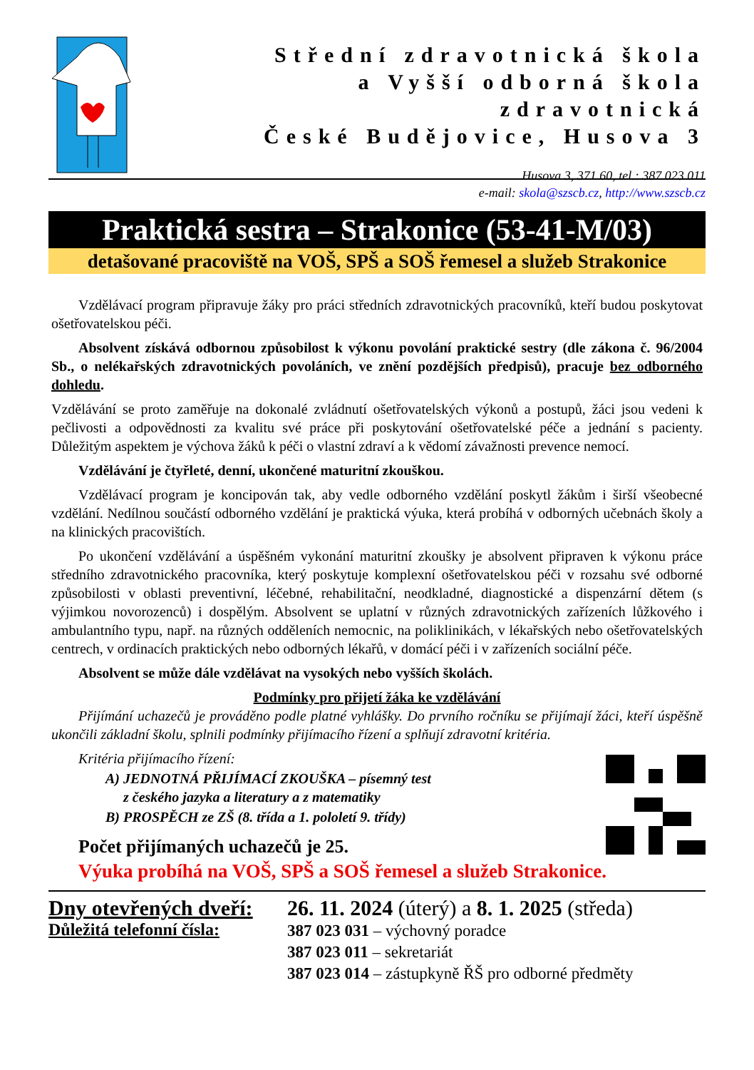Střední zdravotnická škola
a Vyšší odborná škola zdravotnická
České Budějovice, Husova 3
Husova 3, 371 60, tel.: 387 023 011
e-mail: skola@szscb.cz, http://www.szscb.cz
Praktická sestra – Strakonice (53-41-M/03)
detašované pracoviště na VOŠ, SPŠ a SOŠ řemesel a služeb Strakonice
Vzdělávací program připravuje žáky pro práci středních zdravotnických pracovníků, kteří budou poskytovat ošetřovatelskou péči.
Absolvent získává odbornou způsobilost k výkonu povolání praktické sestry (dle zákona č. 96/2004 Sb., o nelékařských zdravotnických povoláních, ve znění pozdějších předpisů), pracuje bez odborného dohledu.
Vzdělávání se proto zaměřuje na dokonalé zvládnutí ošetřovatelských výkonů a postupů, žáci jsou vedeni k pečlivosti a odpovědnosti za kvalitu své práce při poskytování ošetřovatelské péče a jednání s pacienty. Důležitým aspektem je výchova žáků k péči o vlastní zdraví a k vědomí závažnosti prevence nemocí.
Vzdělávání je čtyřleté, denní, ukončené maturitní zkouškou.
Vzdělávací program je koncipován tak, aby vedle odborného vzdělání poskytl žákům i širší všeobecné vzdělání. Nedílnou součástí odborného vzdělání je praktická výuka, která probíhá v odborných učebnách školy a na klinických pracovištích.
Po ukončení vzdělávání a úspěšném vykonání maturitní zkoušky je absolvent připraven k výkonu práce středního zdravotnického pracovníka, který poskytuje komplexní ošetřovatelskou péči v rozsahu své odborné způsobilosti v oblasti preventivní, léčebné, rehabilitační, neodkladné, diagnostické a dispenzární dětem (s výjimkou novorozenců) i dospělým. Absolvent se uplatní v různých zdravotnických zařízeních lůžkového i ambulantního typu, např. na různých odděleních nemocnic, na poliklinikách, v lékařských nebo ošetřovatelských centrech, v ordinacích praktických nebo odborných lékařů, v domácí péči i v zařízeních sociální péče.
Absolvent se může dále vzdělávat na vysokých nebo vyšších školách.
Podmínky pro přijetí žáka ke vzdělávání
Přijímání uchazečů je prováděno podle platné vyhlášky. Do prvního ročníku se přijímají žáci, kteří úspěšně ukončili základní školu, splnili podmínky přijímacího řízení a splňují zdravotní kritéria.
Kritéria přijímacího řízení:
A) JEDNOTNÁ PŘIJÍMACÍ ZKOUŠKA – písemný test
z českého jazyka a literatury a z matematiky
B) PROSPĚCH ze ZŠ (8. třída a 1. pololetí 9. třídy)
Počet přijímaných uchazečů je 25.
Výuka probíhá na VOŠ, SPŠ a SOŠ řemesel a služeb Strakonice.
Dny otevřených dveří:
Důležitá telefonní čísla:
26. 11. 2024 (úterý) a 8. 1. 2025 (středa)
387 023 031 – výchovný poradce
387 023 011 – sekretariát
387 023 014 – zástupkyně ŘŠ pro odborné předměty